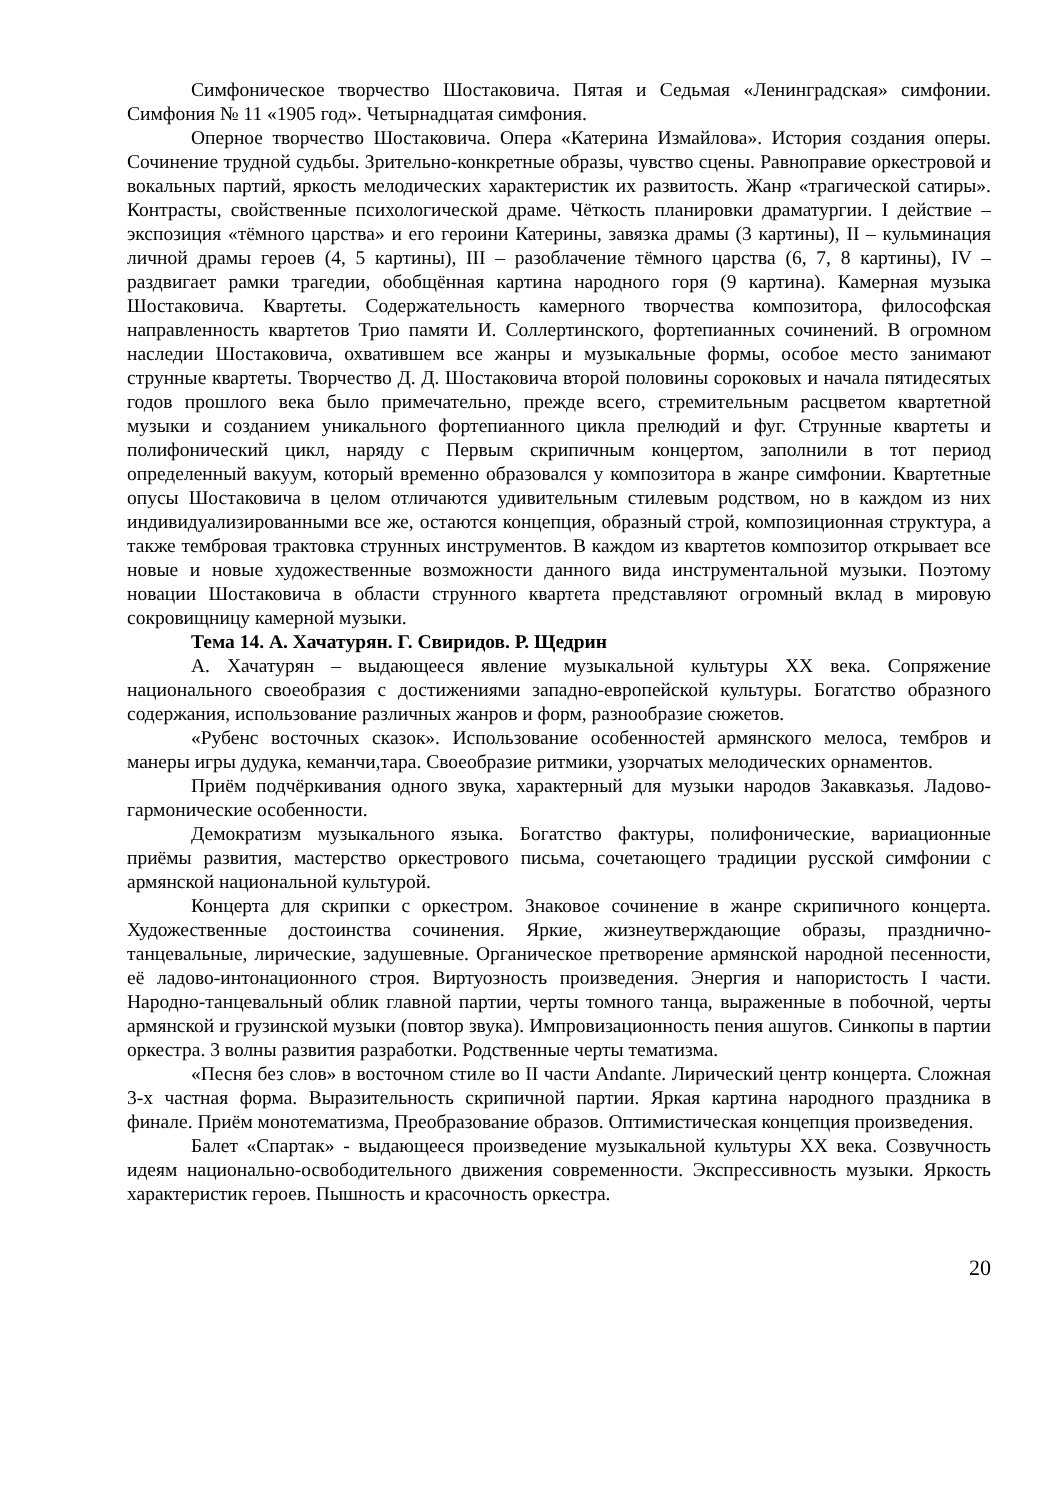Симфоническое творчество Шостаковича. Пятая и Седьмая «Ленинградская» симфонии. Симфония № 11 «1905 год». Четырнадцатая симфония.
Оперное творчество Шостаковича. Опера «Катерина Измайлова». История создания оперы. Сочинение трудной судьбы. Зрительно-конкретные образы, чувство сцены. Равноправие оркестровой и вокальных партий, яркость мелодических характеристик их развитость. Жанр «трагической сатиры». Контрасты, свойственные психологической драме. Чёткость планировки драматургии. I действие – экспозиция «тёмного царства» и его героини Катерины, завязка драмы (3 картины), II – кульминация личной драмы героев (4, 5 картины), III – разоблачение тёмного царства (6, 7, 8 картины), IV – раздвигает рамки трагедии, обобщённая картина народного горя (9 картина). Камерная музыка Шостаковича. Квартеты. Содержательность камерного творчества композитора, философская направленность квартетов Трио памяти И. Соллертинского, фортепианных сочинений. В огромном наследии Шостаковича, охватившем все жанры и музыкальные формы, особое место занимают струнные квартеты. Творчество Д. Д. Шостаковича второй половины сороковых и начала пятидесятых годов прошлого века было примечательно, прежде всего, стремительным расцветом квартетной музыки и созданием уникального фортепианного цикла прелюдий и фуг. Струнные квартеты и полифонический цикл, наряду с Первым скрипичным концертом, заполнили в тот период определенный вакуум, который временно образовался у композитора в жанре симфонии. Квартетные опусы Шостаковича в целом отличаются удивительным стилевым родством, но в каждом из них индивидуализированными все же, остаются концепция, образный строй, композиционная структура, а также тембровая трактовка струнных инструментов. В каждом из квартетов композитор открывает все новые и новые художественные возможности данного вида инструментальной музыки. Поэтому новации Шостаковича в области струнного квартета представляют огромный вклад в мировую сокровищницу камерной музыки.
Тема 14. А. Хачатурян. Г. Свиридов. Р. Щедрин
А. Хачатурян – выдающееся явление музыкальной культуры XX века. Сопряжение национального своеобразия с достижениями западно-европейской культуры. Богатство образного содержания, использование различных жанров и форм, разнообразие сюжетов.
«Рубенс восточных сказок». Использование особенностей армянского мелоса, тембров и манеры игры дудука, кеманчи,тара. Своеобразие ритмики, узорчатых мелодических орнаментов.
Приём подчёркивания одного звука, характерный для музыки народов Закавказья. Ладово-гармонические особенности.
Демократизм музыкального языка. Богатство фактуры, полифонические, вариационные приёмы развития, мастерство оркестрового письма, сочетающего традиции русской симфонии с армянской национальной культурой.
Концерта для скрипки с оркестром. Знаковое сочинение в жанре скрипичного концерта. Художественные достоинства сочинения. Яркие, жизнеутверждающие образы, празднично-танцевальные, лирические, задушевные. Органическое претворение армянской народной песенности, её ладово-интонационного строя. Виртуозность произведения. Энергия и напористость I части. Народно-танцевальный облик главной партии, черты томного танца, выраженные в побочной, черты армянской и грузинской музыки (повтор звука). Импровизационность пения ашугов. Синкопы в партии оркестра. 3 волны развития разработки. Родственные черты тематизма.
«Песня без слов» в восточном стиле во II части Andante. Лирический центр концерта. Сложная 3-х частная форма. Выразительность скрипичной партии. Яркая картина народного праздника в финале. Приём монотематизма, Преобразование образов. Оптимистическая концепция произведения.
Балет «Спартак» - выдающееся произведение музыкальной культуры XX века. Созвучность идеям национально-освободительного движения современности. Экспрессивность музыки. Яркость характеристик героев. Пышность и красочность оркестра.
20